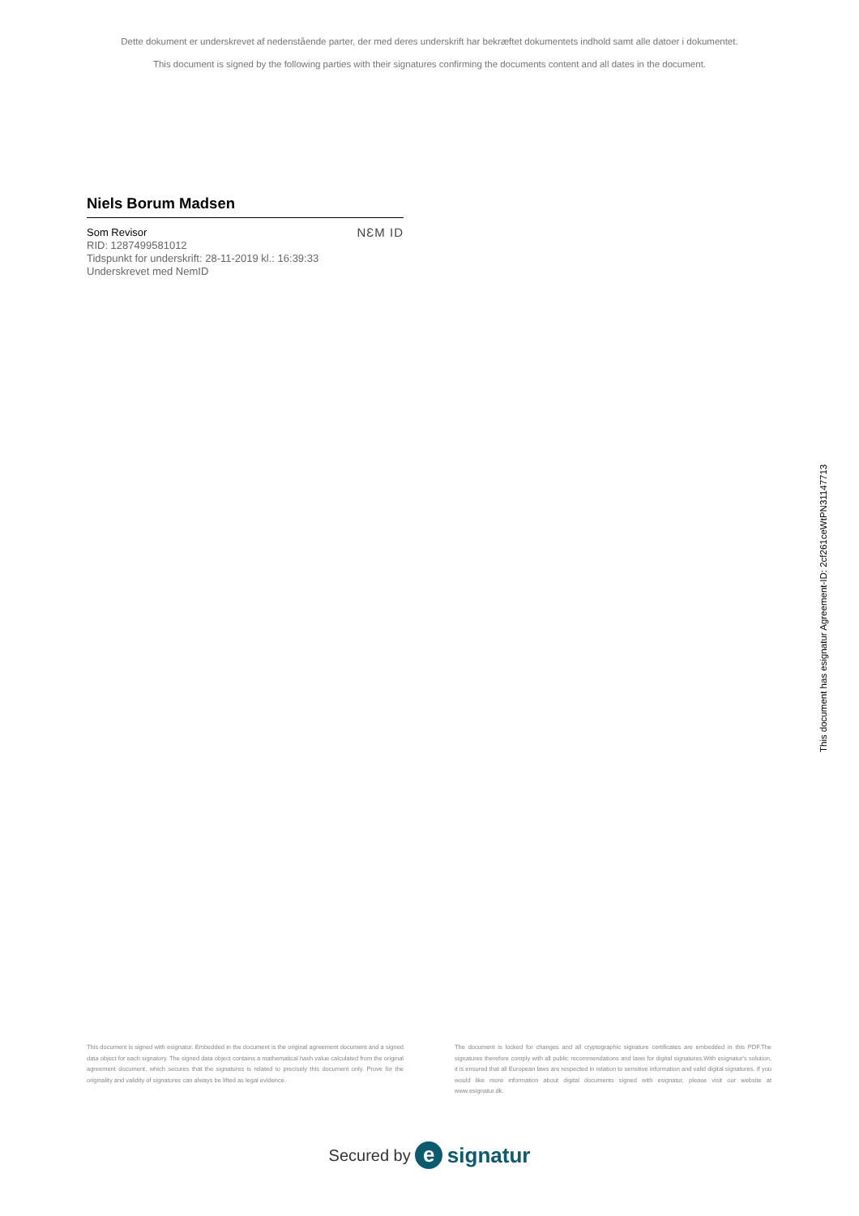Dette dokument er underskrevet af nedenstående parter, der med deres underskrift har bekræftet dokumentets indhold samt alle datoer i dokumentet.
This document is signed by the following parties with their signatures confirming the documents content and all dates in the document.
Niels Borum Madsen
Som Revisor
RID: 1287499581012
Tidspunkt for underskrift: 28-11-2019 kl.: 16:39:33
Underskrevet med NemID
NƐM ID
This document has esignatur Agreement-ID: 2cf261ceWtPN31147713
This document is signed with esignatur. Embedded in the document is the original agreement document and a signed data object for each signatory. The signed data object contains a mathematical hash value calculated from the original agreement document, which secures that the signatures is related to precisely this document only. Prove for the originality and validity of signatures can always be lifted as legal evidence.
The document is locked for changes and all cryptographic signature certificates are embedded in this PDF.The signatures therefore comply with all public recommendations and laws for digital signatures.With esignatur's solution, it is ensured that all European laws are respected in relation to sensitive information and valid digital signatures. If you would like more information about digital documents signed with esignatur, please visit our website at www.esignatur.dk.
Secured by e signatur